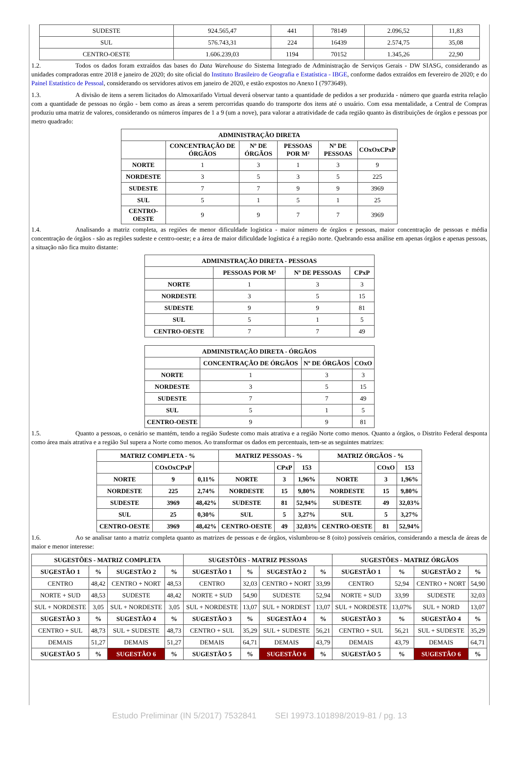| SUDESTE | 924.565,47 | 441 | 78149 | 2.096,52 | 11,83 |
| SUL | 576.743,31 | 224 | 16439 | 2.574,75 | 35,08 |
| CENTRO-OESTE | 1.606.239,03 | 1194 | 70152 | 1.345,26 | 22,90 |
1.2. Todos os dados foram extraídos das bases do Data Warehouse do Sistema Integrado de Administração de Serviços Gerais - DW SIASG, considerando as unidades compradoras entre 2018 e janeiro de 2020; do site oficial do Instituto Brasileiro de Geografia e Estatística - IBGE, conforme dados extraídos em fevereiro de 2020; e do Painel Estatístico de Pessoal, considerando os servidores ativos em janeiro de 2020, e estão expostos no Anexo I (7973649).
1.3. A divisão de itens a serem licitados do Almoxarifado Virtual deverá observar tanto a quantidade de pedidos a ser produzida - número que guarda estrita relação com a quantidade de pessoas no órgão - bem como as áreas a serem percorridas quando do transporte dos itens até o usuário. Com essa mentalidade, a Central de Compras produziu uma matriz de valores, considerando os números ímpares de 1 a 9 (um a nove), para valorar a atratividade de cada região quanto às distribuições de órgãos e pessoas por metro quadrado:
| ADMINISTRAÇÃO DIRETA | | | | | |
| --- | --- | --- | --- | --- | --- |
| | CONCENTRAÇÃO DE ÓRGÃOS | Nº DE ÓRGÃOS | PESSOAS POR M² | Nº DE PESSOAS | COxOxCPxP |
| NORTE | 1 | 3 | 1 | 3 | 9 |
| NORDESTE | 3 | 5 | 3 | 5 | 225 |
| SUDESTE | 7 | 7 | 9 | 9 | 3969 |
| SUL | 5 | 1 | 5 | 1 | 25 |
| CENTRO-OESTE | 9 | 9 | 7 | 7 | 3969 |
1.4. Analisando a matriz completa, as regiões de menor dificuldade logística - maior número de órgãos e pessoas, maior concentração de pessoas e média concentração de órgãos - são as regiões sudeste e centro-oeste; e a área de maior dificuldade logística é a região norte. Quebrando essa análise em apenas órgãos e apenas pessoas, a situação não fica muito distante:
| ADMINISTRAÇÃO DIRETA - PESSOAS | | | |
| --- | --- | --- | --- |
| | PESSOAS POR M² | Nº DE PESSOAS | CPxP |
| NORTE | 1 | 3 | 3 |
| NORDESTE | 3 | 5 | 15 |
| SUDESTE | 9 | 9 | 81 |
| SUL | 5 | 1 | 5 |
| CENTRO-OESTE | 7 | 7 | 49 |
| ADMINISTRAÇÃO DIRETA - ÓRGÃOS | | | |
| --- | --- | --- | --- |
| | CONCENTRAÇÃO DE ÓRGÃOS | Nº DE ÓRGÃOS | COxO |
| NORTE | 1 | 3 | 3 |
| NORDESTE | 3 | 5 | 15 |
| SUDESTE | 7 | 7 | 49 |
| SUL | 5 | 1 | 5 |
| CENTRO-OESTE | 9 | 9 | 81 |
1.5. Quanto a pessoas, o cenário se mantém, tendo a região Sudeste como mais atrativa e a região Norte como menos. Quanto a órgãos, o Distrito Federal desponta como área mais atrativa e a região Sul supera a Norte como menos. Ao transformar os dados em percentuais, tem-se as seguintes matrizes:
| MATRIZ COMPLETA - % | | | MATRIZ PESSOAS - % | | | MATRIZ ÓRGÃOS - % | | |
| --- | --- | --- | --- | --- | --- | --- | --- | --- |
| | COxOxCPxP | | | CPxP | 153 | | COxO | 153 |
| NORTE | 9 | 0,11% | NORTE | 3 | 1,96% | NORTE | 3 | 1,96% |
| NORDESTE | 225 | 2,74% | NORDESTE | 15 | 9,80% | NORDESTE | 15 | 9,80% |
| SUDESTE | 3969 | 48,42% | SUDESTE | 81 | 52,94% | SUDESTE | 49 | 32,03% |
| SUL | 25 | 0,30% | SUL | 5 | 3,27% | SUL | 5 | 3,27% |
| CENTRO-OESTE | 3969 | 48,42% | CENTRO-OESTE | 49 | 32,03% | CENTRO-OESTE | 81 | 52,94% |
1.6. Ao se analisar tanto a matriz completa quanto as matrizes de pessoas e de órgãos, vislumbrou-se 8 (oito) possíveis cenários, considerando a mescla de áreas de maior e menor interesse:
| SUGESTÕES - MATRIZ COMPLETA | | | | SUGESTÕES - MATRIZ PESSOAS | | | | SUGESTÕES - MATRIZ ÓRGÃOS | | | |
| --- | --- | --- | --- | --- | --- | --- | --- | --- | --- | --- | --- |
| SUGESTÃO 1 | % | SUGESTÃO 2 | % | SUGESTÃO 1 | % | SUGESTÃO 2 | % | SUGESTÃO 1 | % | SUGESTÃO 2 | % |
| CENTRO | 48,42 | CENTRO + NORT | 48,53 | CENTRO | 32,03 | CENTRO + NORT | 33,99 | CENTRO | 52,94 | CENTRO + NORT | 54,90 |
| NORTE + SUD | 48,53 | SUDESTE | 48,42 | NORTE + SUD | 54,90 | SUDESTE | 52,94 | NORTE + SUD | 33,99 | SUDESTE | 32,03 |
| SUL + NORDESTE | 3,05 | SUL + NORDESTE | 3,05 | SUL + NORDESTE | 13,07 | SUL + NORDEST | 13,07 | SUL + NORDESTE | 13,07% | SUL + NORD | 13,07 |
| SUGESTÃO 3 | % | SUGESTÃO 4 | % | SUGESTÃO 3 | % | SUGESTÃO 4 | % | SUGESTÃO 3 | % | SUGESTÃO 4 | % |
| CENTRO + SUL | 48,73 | SUL + SUDESTE | 48,73 | CENTRO + SUL | 35,29 | SUL + SUDESTE | 56,21 | CENTRO + SUL | 56,21 | SUL + SUDESTE | 35,29 |
| DEMAIS | 51,27 | DEMAIS | 51,27 | DEMAIS | 64,71 | DEMAIS | 43,79 | DEMAIS | 43,79 | DEMAIS | 64,71 |
| SUGESTÃO 5 | % | SUGESTÃO 6 | % | SUGESTÃO 5 | % | SUGESTÃO 6 | % | SUGESTÃO 5 | % | SUGESTÃO 6 | % |
Estudo Preliminar (IN 5/2017) 7532841 SEI 19973.101898/2019-81 / pg. 13